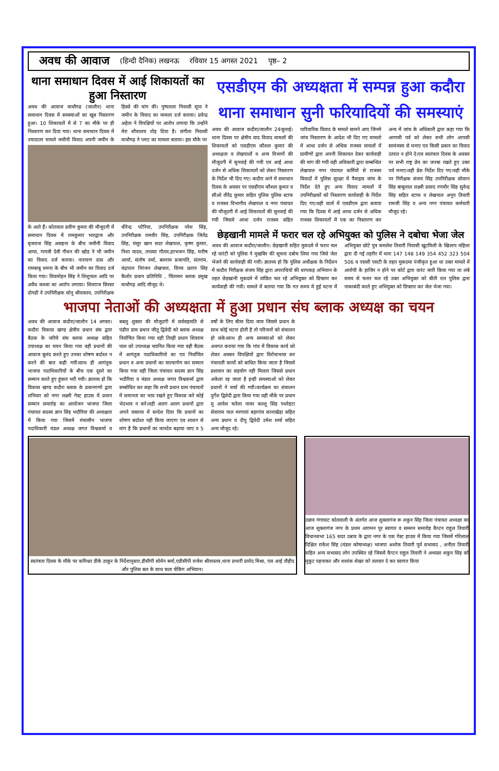अवध की आवाज (हिन्दी दैनिक) लखनऊ रविवार 15 अगस्त 2021 पृष्ठ– 2
थाना समाधान दिवस में आई शिकायतों का हुआ निस्तारण
अवध की आवाज माधौगढ (जालौन) थाना समाधान दिवस में समस्याओं का खूब निस्तारण हुआ। 10 शिकायतों में से 7 का मौके पर ही निस्तारण कर दिया गया। थाना समाधान दिवस में ज़्यादातर मामले जमीनी विवाद अपनी जमीन के हिस्से की मांग की। पुष्पलता निवासी सूपा ने जमीन के विवाद का मामला दर्ज कराया। प्रवेन्द्र अहेता ने विपक्षियों पर आरोप लगाया कि उन्होंने मेरा शौचालय तोड़ दिया है। संगीता निवासी माधौगढ़ ने प्लाट का मामला बताया। इस मौके पर
के आते हैं। कोतवाल प्रवीण कुमार की मौजूदगी में समाधान दिवस में रामकुमार भारद्वाज और बृजराज सिंह असहना के बीच जमीनी विवाद आया, गायत्री देवी गीधन की खोड ने भी जमीन का विवाद दर्ज कराया। नारायण दास और रामबाबू धमना के बीच भी जमीन का विवाद दर्ज किया गया। शिवमोहन सिंह ने शिशुपाल आदि पर अवैध कब्जा का आरोप लगाया। शिवराज सिरसा दोगढी ने उपनिरीक्षक सोनू श्रीवास्तव, उपनिरीक्षक धीरेन्द्र पटैरिया, उपनिरीक्षक नरेश सिंह, उपनिरीक्षक रामवीर सिंह, उपनिरीक्षक जितेंद्र सिंह, मंसूर खान सदर लेखपाल, कृष्ण कुमार, निशा यादव, तपस्या गौतम,हरभजन सिंह, मनीष आर्या, संतोष वर्मा, बलराम प्रजापति, संतराम, चंद्रपाल निरंजन लेखपाल, विनय प्रताप सिंह कैलोर प्रधान प्रतिनिधि , चिंतामन ब्लाक प्रमुख माधौगढ़ आदि मौजूद थे।
एसडीएम की अध्यक्षता में सम्पन्न हुआ कदौरा थाना समाधान सुनी फरियादियों की समस्याएं
अवध की आवाज कदौरा/जालौन 24जुलाई।थाना दिवस पर क्षेत्रीय वाद विवाद मामलों की शिकायतों को एसडीएम कौशल कुमार की अध्यक्षता व लेखपालों व अन्य विभागों की मौजूदगी में सुनवाई की गयी एव आई आधा दर्जन से अधिक शिकायतों को लेकर निस्तारण के निर्देश भी दिए गए। कदौरा थाने में समाधान दिवस के अवसर पर एसडीएम कौशल कुमार व सीओ वीरेंद्र कुमार सहित पुलिस पुलिस स्टाफ व राजस्व विभागीय लेखपाल व नगर पंचायत की मौजूदगी में आई शिकायतों की सुनवाई की गयी जिसमे आधा दर्जन राजस्व सहित पारिवारिक विवाद के मामले सामने आए जिनमे जांच निस्तारण के आदेश भी दिए गए मामलो में आधा दर्जन से अधिक राजस्व मामलों में ग्रामीणों द्वारा अपनी शिकायत देकर कार्यवाही की मांग की गयी वही अधिकारी द्वारा सम्बन्धित लेखपाल नगर पंचायत कर्मियों से राजस्व विवादों में पुलिस सुरक्षा में पैमाइस जांच के निर्देश देते हुए अन्य विवाद मामलों में उपनिरीक्षकों को निस्तारण कार्यवाही के निर्देश दिए गए।वही वार्ता में एसडीएम द्वारा बताया गया कि दिवस में आई आधा दर्जन से अधिक राजस्व शिकायतों में एक का निस्तारण कर अन्य में जांच के अधिकारी द्वारा कहा गया कि आगामी पर्व को लेकर सभी लोग आपसी सामंजस्य से मनाए एव किसी प्रकार का विवाद उत्पात न होने दे।एव स्वतंत्रता दिवस के अवसर पर सभी राष्ट्र प्रेम का जज्बा रखते हुए उक्त पर्व मनाए।वही प्रेस निर्देश दिए गए।वही मौके पर निरीक्षक संजय सिंह उपनिरीक्षक सोवरन सिंह बाबूलाल लक्ष्मी प्रसाद रणधीर सिंह सुवेन्द्र सिंह सहित स्टाफ व लेखपाल अनूप तिवारी रामजी सिंह व अन्य नगर पंचायत कर्मचारी मौजूद रहे।
छेड़खानी मामले में फरार चल रहे अभियुक्त को पुलिस ने दबोचा भेजा जेल
अवध की आवाज कदौरा/जालौन। छेड़खानी सहित मुकदमे में फरार चल रहे वारंटी को पुलिस ने मुखबिर की सूचना दबोच लिया गया जिसे जेल भेजने की कार्यवाही की गयी। ज्ञातव्य हो कि पुलिस अधीक्षक के निर्देशन में कदौरा निरीक्षक संजय सिंह द्वारा अपराधियो की धरपकड़ अभियान के तहत छेड़खानी मुकदमे में वांछित चल रहे अभियुक्त को ग्रिफ्तार कर कार्यवाही की गयी। मामले में बताया गया कि गत समय मे हुई घटना में अभियुक्त छोटे पुत्र कमलेश तिवारी निवासी खुटमिली के खिलाप महिला द्वारा दी गई तहरीर में धारा 147 148 149 354 452 323 504 506 व एससी एसटी के तहत मुकदमा पंजीकृत हुआ था उक्त मामले में आरोपी के हाजिर न होने पर कोर्ट द्वारा वारंट जारी किया गया था लंबे समय से फरार चल रहे उक्त अभियुक्त को बीती रात पुलिस द्वारा नाकाबंदी करते हुए अभियुक्त को ग्रिफ्तार कर जेल भेजा गया।
भाजपा नेताओं की अध्यक्षता में हुआ प्रधान संघ ब्लाक अध्यक्ष का चयन
अवध की आवाज कदौरा/जालौन 14 अगस्त।कदौरा विकास खण्ड क्षेत्रीय प्रधान संघ द्वारा बैठक के जरिये संघ ब्लाक अध्यक्ष सहित उपाध्यक्ष का चयन किया गया वही प्रधानों की आवाज बुलंद करते हुए उनका शोषण बर्दाश्त न करने की बात कही गयी।साथ ही आगंतुक भाजपा पदाधिकारियों के बीच एक दूसरे का सम्मान करते हुए हुंकार भरी गयी। ज्ञातव्य हो कि विकास खण्ड कदौरा ब्लाक के प्रधानगणो द्वारा शनिवार को नगर लक्ष्मी गेस्ट हाउस में प्रधान सम्मान समारोह का आयोजन भाजपा जिला पंचायत सदस्य ज्ञान सिंह भदौरिया की अध्यक्षता में किया गया जिसमें मंचासीन भाजपा पदाधिकारी मंडल अध्यक्ष जगत विश्वकर्मा व बबलु शुक्ला की मौजूदगी में सर्वसहमति से पंडौरा ग्राम प्रधान जीतू द्विवेदी को ब्लाक अध्यक्ष निर्वाचित किया गया वही तिरही प्रधान शिवराम पाल को उपाध्यक्ष चयनित किया गया वही बैठक में आगंतुक पदाधिकारियो का एव निर्वाचित प्रधान व अन्य प्रधानों का माल्यार्पण कर सम्मान किया गया वही जिला पंचायत सदस्य ज्ञान सिंह भदौरिया व मंडल अध्यक्ष जगत विश्वकर्मा द्वारा सम्बोधित कर कहा कि सभी प्रधान ग्राम पंचायतों में समानता का भाव रखते हुए विकास करे कोई भेदभाव न करे।वही अलग अलग प्रधानों द्वारा अपने वक्तव्य में सन्देश दिया कि प्रधानों का शोषण बर्दाश्त नही किया जाएगा एव शाशन से मांग है कि प्रधानों का मानदेय बढ़ाया जाए व 5 वर्षो के लिए बीमा दिया जाय जिसमे प्रधान के साथ कोई घटना होती है तो परिजनों को संचालन हो सके।साथ ही अन्य समस्याओ को लेकर अवगत कराया गया कि गांव में विकास कार्य को लेकर अक्सर विपक्षियों द्वारा विरोधाभास कर पंचायती कार्यो को बाधित किया जाता है जिसमे प्रशासन का सहयोग नही मिलता जिससे प्रधान अकेला रह जाता है इन्ही समस्याओ को लेकर प्रधानों ने चर्चा की गयी।कार्यक्रम का संचालन दुर्गेश द्विवेदी द्वारा किया गया वही मौके पर प्रधान मु आवेश चतेला नाका कल्लू सिंह पथरेहटा सेवाराम पाल मरगायां बड़ागांव कानाखेड़ा सहित अन्य प्रधान व दीपू द्विवेदी उमेश शर्मा सहित अन्य मौजूद रहे।
स्वतंत्रता दिवस के मौके पर कमिश्नर डीके ठाकुर के निर्देशानुसार,डीसीपी सोमेन बर्मा,एडीसीपी राजेश श्रीवास्तव,थाना प्रभारी प्रमोद मिश्रा, एस आई तौहीद और पुलिस बल के साथ चला चेकिंग अभियान।
उन्नाव गंगाघाट कोतवाली के अंतर्गत आज शुक्लागंज रू शकुन सिंह जिला पंचायत अध्यक्षा का आज शुक्लागंज नगर के प्रथम आगमन पूर स्वागत व सम्मान समारोह कैप्टन राहुल तिवारी विधानसभा 165 सदर उन्नाव के द्वारा नगर के एक गेस्ट हाउस में किया गया जिसमें गोरेलाल दिक्षित राकेश सिंह (मंडल कोषाध्यक्ष) भाजपा अशोक तिवारी पूर्व सभासद , अनीता तिवारी सहित अन्य सभासद लोग उपस्थित रहे जिसमें कैप्टन राहुल तिवारी ने अध्यछा शकुन सिंह को मुकुट पहनाकर और शशांक शेखर को तलवार दे कर स्वागत किया